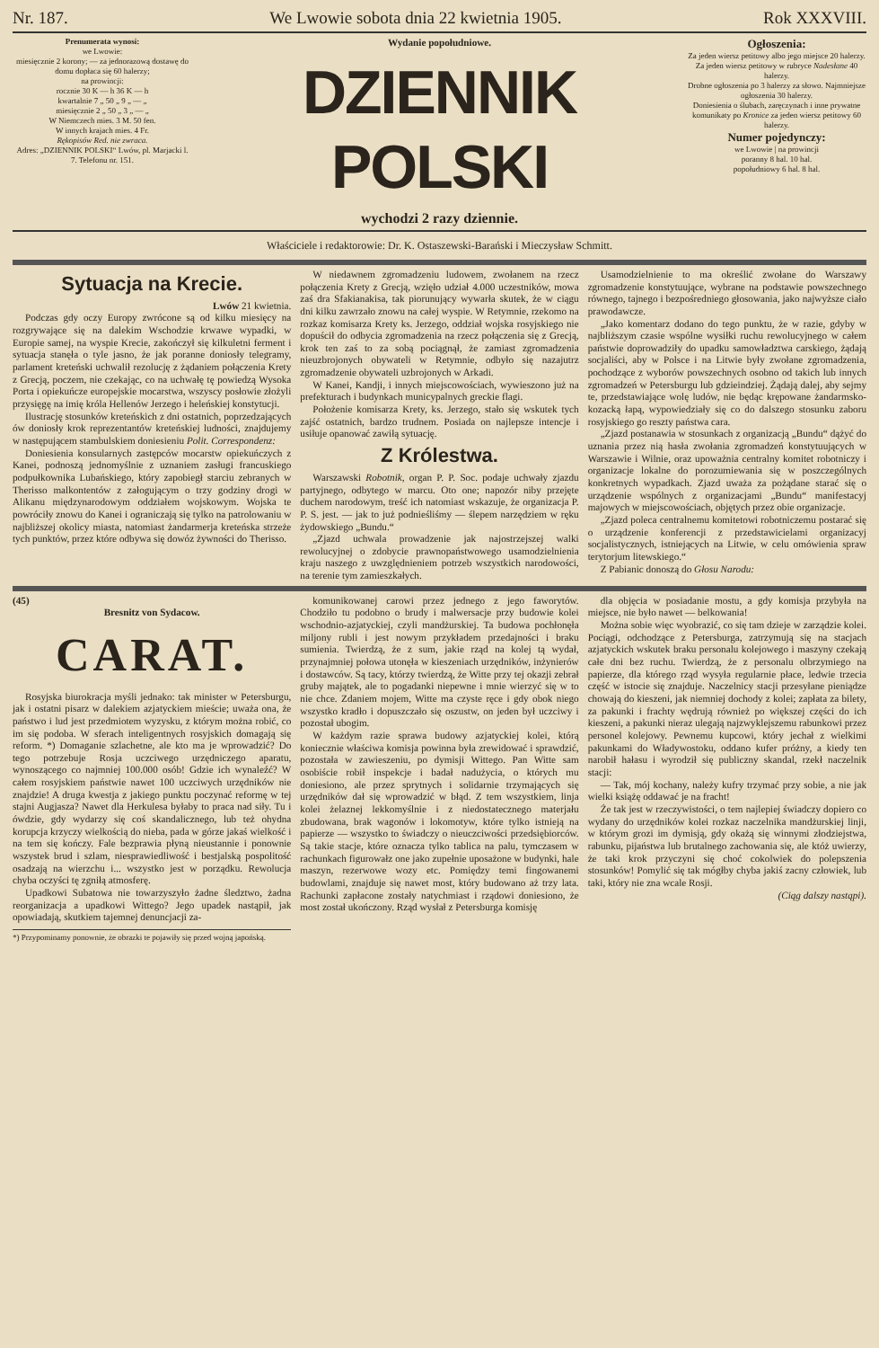Nr. 187. We Lwowie sobota dnia 22 kwietnia 1905. Rok XXXVIII.
Prenumerata wynosi:
we Lwowie:
miesięcznie 2 korony; — za jednorazową dostawę do domu dopłaca się 60 halerzy;
na prowincji:
rocznie 30 K — h 36 K — h
kwartalnie 7 „ 50 „ 9 „ — „
miesięcznie 2 „ 50 „ 3 „ — „
W Niemczech mies. 3 M. 50 fen.
W innych krajach mies. 4 Fr.
Rękopisów Red. nie zwraca.
Adres: „DZIENNIK POLSKI“ Lwów, pl. Marjacki l. 7. Telefonu nr. 151.
Wydanie popołudniowe.
DZIENNIK POLSKI
wychodzi 2 razy dziennie.
Ogłoszenia:
Za jeden wiersz petitowy albo jego miejsce 20 halerzy.
Za jeden wiersz petitowy w rubryce Nadesłane 40 halerzy.
Drobne ogłoszenia po 3 halerzy za słowo. Najmniejsze ogłoszenia 30 halerzy.
Doniesienia o ślubach, zaręczynach i inne prywatne komunikaty po Kronice za jeden wiersz petitowy 60 halerzy.
Numer pojedynczy:
we Lwowie | na prowincji
poranny 8 hal. 10 hal.
popołudniowy 6 hal. 8 hal.
Właściciele i redaktorowie: Dr. K. Ostaszewski-Barański i Mieczysław Schmitt.
Sytuacja na Krecie.
Lwów 21 kwietnia.
Podczas gdy oczy Europy zwrócone są od kilku miesięcy na rozgrywające się na dalekim Wschodzie krwawe wypadki, w Europie samej, na wyspie Krecie, zakończył się kilkuletni ferment i sytuacja stanęła o tyle jasno, że jak poranne doniosły telegramy, parlament kreteński uchwalił rezolucję z żądaniem połączenia Krety z Grecją, poczem, nie czekając, co na uchwałę tę powiedzą Wysoka Porta i opiekuńcze europejskie mocarstwa, wszyscy posłowie złożyli przysięgę na imię króla Hellenów Jerzego i heleńskiej konstytucji.
Ilustrację stosunków kreteńskich z dni ostatnich, poprzedzających ów doniosły krok reprezentantów kreteńskiej ludności, znajdujemy w następującem stambulskiem doniesieniu Polit. Correspondenz:
Doniesienia konsularnych zastępców mocarstw opiekuńczych z Kanei, podnoszą jednomyślnie z uznaniem zasługi francuskiego podpułkownika Lubańskiego, który zapobiegł starciu zebranych w Therisso malkontentów z załogującym o trzy godziny drogi w Alikanu międzynarodowym oddziałem wojskowym. Wojska te powróciły znowu do Kanei i ograniczają się tylko na patrolowaniu w najbliższej okolicy miasta, natomiast żandarmerja kreteńska strzeże tych punktów, przez które odbywa się dowóz żywności do Therisso.
W niedawnem zgromadzeniu ludowem, zwołanem na rzecz połączenia Krety z Grecją, wzięło udział 4.000 uczestników, mowa zaś dra Sfakianakisa, tak piorunujący wywarła skutek, że w ciągu dni kilku zawrzało znowu na całej wyspie. W Retymnie, rzekomo na rozkaz komisarza Krety ks. Jerzego, oddział wojska rosyjskiego nie dopuścił do odbycia zgromadzenia na rzecz połączenia się z Grecją, krok ten zaś to za sobą pociągnął, że zamiast zgromadzenia nieuzbrojonych obywateli w Retymnie, odbyło się nazajutrz zgromadzenie obywateli uzbrojonych w Arkadi.
W Kanei, Kandji, i innych miejscowościach, wywieszono już na prefekturach i budynkach municypalnych greckie flagi.
Położenie komisarza Krety, ks. Jerzego, stało się wskutek tych zajść ostatnich, bardzo trudnem. Posiada on najlepsze intencje i usiłuje opanować zawiłą sytuację.
Z Królestwa.
Warszawski Robotnik, organ P. P. Soc. podaje uchwały zjazdu partyjnego, odbytego w marcu. Oto one; napozór niby przejęte duchem narodowym, treść ich natomiast wskazuje, że organizacja P. P. S. jest. — jak to już podnieśliśmy — ślepem narzędziem w ręku żydowskiego „Bundu.“
„Zjazd uchwala prowadzenie jak najostrzejszej walki rewolucyjnej o zdobycie prawnopaństwowego usamodzielnienia kraju naszego z uwzględnieniem potrzeb wszystkich narodowości, na terenie tym zamieszkałych.
Usamodzielnienie to ma określić zwołane do Warszawy zgromadzenie konstytuujące, wybrane na podstawie powszechnego równego, tajnego i bezpośredniego głosowania, jako najwyższe ciało prawodawcze.
„Jako komentarz dodano do tego punktu, że w razie, gdyby w najbliższym czasie wspólne wysiłki ruchu rewolucyjnego w całem państwie doprowadziły do upadku samowładztwa carskiego, żądają socjaliści, aby w Polsce i na Litwie były zwołane zgromadzenia, pochodzące z wyborów powszechnych osobno od takich lub innych zgromadzeń w Petersburgu lub gdzieindziej. Żądają dalej, aby sejmy te, przedstawiające wolę ludów, nie będąc krępowane żandarmsko-kozacką łapą, wypowiedziały się co do dalszego stosunku zaboru rosyjskiego go reszty państwa cara.
„Zjazd postanawia w stosunkach z organizacją „Bundu“ dążyć do uznania przez nią hasła zwołania zgromadzeń konstytuujących w Warszawie i Wilnie, oraz upoważnia centralny komitet robotniczy i organizacje lokalne do porozumiewania się w poszczególnych konkretnych wypadkach. Zjazd uważa za pożądane starać się o urządzenie wspólnych z organizacjami „Bundu“ manifestacyj majowych w miejscowościach, objętych przez obie organizacje.
„Zjazd poleca centralnemu komitetowi robotniczemu postarać się o urządzenie konferencji z przedstawicielami organizacyj socjalistycznych, istniejących na Litwie, w celu omówienia spraw terytorjum litewskiego.“
Z Pabianic donoszą do Głosu Narodu:
(45)
Bresnitz von Sydacow.
CARAT.
Rosyjska biurokracja myśli jednako: tak minister w Petersburgu, jak i ostatni pisarz w dalekiem azjatyckiem mieście; uważa ona, że państwo i lud jest przedmiotem wyzysku, z którym można robić, co im się podoba. W sferach inteligentnych rosyjskich domagają się reform. *) Domaganie szlachetne, ale kto ma je wprowadzić? Do tego potrzebuje Rosja uczciwego urzędniczego aparatu, wynoszącego co najmniej 100.000 osób! Gdzie ich wynaleźć? W całem rosyjskiem państwie nawet 100 uczciwych urzędników nie znajdzie! A druga kwestja z jakiego punktu poczynać reformę w tej stajni Augjasza? Nawet dla Herkulesa byłaby to praca nad siły. Tu i ówdzie, gdy wydarzy się coś skandalicznego, lub też ohydna korupcja krzyczy wielkością do nieba, pada w górze jakaś wielkość i na tem się kończy. Fale bezprawia płyną nieustannie i ponownie wszystek brud i szlam, niesprawiedliwość i bestjalską pospolitość osadzają na wierzchu i... wszystko jest w porządku. Rewolucja chyba oczyści tę zgniłą atmosferę.
Upadkowi Subatowa nie towarzyszyło żadne śledztwo, żadna reorganizacja a upadkowi Wittego? Jego upadek nastąpił, jak opowiadają, skutkiem tajemnej denuncjacji za-
*) Przypominamy ponownie, że obrazki te pojawiły się przed wojną japońską.
komunikowanej carowi przez jednego z jego faworytów. Chodziło tu podobno o brudy i malwersacje przy budowie kolei wschodnio-azjatyckiej, czyli mandżurskiej. Ta budowa pochłonęła miljony rubli i jest nowym przykładem przedajności i braku sumienia. Twierdzą, że z sum, jakie rząd na kolej tą wydał, przynajmniej połowa utonęła w kieszeniach urzędników, inżynierów i dostawców. Są tacy, którzy twierdzą, że Witte przy tej okazji zebrał gruby majątek, ale to pogadanki niepewne i mnie wierzyć się w to nie chce. Zdaniem mojem, Witte ma czyste ręce i gdy obok niego wszystko kradło i dopuszczało się oszustw, on jeden był uczciwy i pozostał ubogim.
W każdym razie sprawa budowy azjatyckiej kolei, którą koniecznie właściwa komisja powinna była zrewidować i sprawdzić, pozostała w zawieszeniu, po dymisji Wittego. Pan Witte sam osobiście robił inspekcje i badał nadużycia, o których mu doniesiono, ale przez sprytnych i solidarnie trzymających się urzędników dał się wprowadzić w błąd. Z tem wszystkiem, linja kolei żelaznej lekkomyślnie i z niedostatecznego materjału zbudowana, brak wagonów i lokomotyw, które tylko istnieją na papierze — wszystko to świadczy o nieuczciwości przedsiębiorców. Są takie stacje, które oznacza tylko tablica na palu, tymczasem w rachunkach figurowałz one jako zupełnie uposażone w budynki, hale maszyn, rezerwowe wozy etc. Pomiędzy temi fingowanemi budowlami, znajduje się nawet most, który budowano aż trzy lata. Rachunki zapłacone zostały natychmiast i rządowi doniesiono, że most został ukończony. Rząd wysłał z Petersburga komisję
dla objęcia w posiadanie mostu, a gdy komisja przybyła na miejsce, nie było nawet — belkowania!
Można sobie więc wyobrazić, co się tam dzieje w zarządzie kolei. Pociągi, odchodzące z Petersburga, zatrzymują się na stacjach azjatyckich wskutek braku personalu kolejowego i maszyny czekają całe dni bez ruchu. Twierdzą, że z personalu olbrzymiego na papierze, dla którego rząd wysyła regularnie płace, ledwie trzecia część w istocie się znajduje. Naczelnicy stacji przesyłane pieniądze chowają do kieszeni, jak niemniej dochody z kolei; zapłata za bilety, za pakunki i frachty wędrują również po większej części do ich kieszeni, a pakunki nieraz ulegają najzwyklejszemu rabunkowi przez personel kolejowy. Pewnemu kupcowi, który jechał z wielkimi pakunkami do Władywostoku, oddano kufer próżny, a kiedy ten narobił hałasu i wyrodził się publiczny skandal, rzekł naczelnik stacji:
— Tak, mój kochany, należy kufry trzymać przy sobie, a nie jak wielki książę oddawać je na fracht!
Że tak jest w rzeczywistości, o tem najlepiej świadczy dopiero co wydany do urzędników kolei rozkaz naczelnika mandżurskiej linji, w którym grozi im dymisją, gdy okażą się winnymi złodziejstwa, rabunku, pijaństwa lub brutalnego zachowania się, ale któż uwierzy, że taki krok przyczyni się choć cokolwiek do polepszenia stosunków! Pomylić się tak mógłby chyba jakiś zacny człowiek, lub taki, który nie zna wcale Rosji.
(Ciąg dalszy nastąpi).